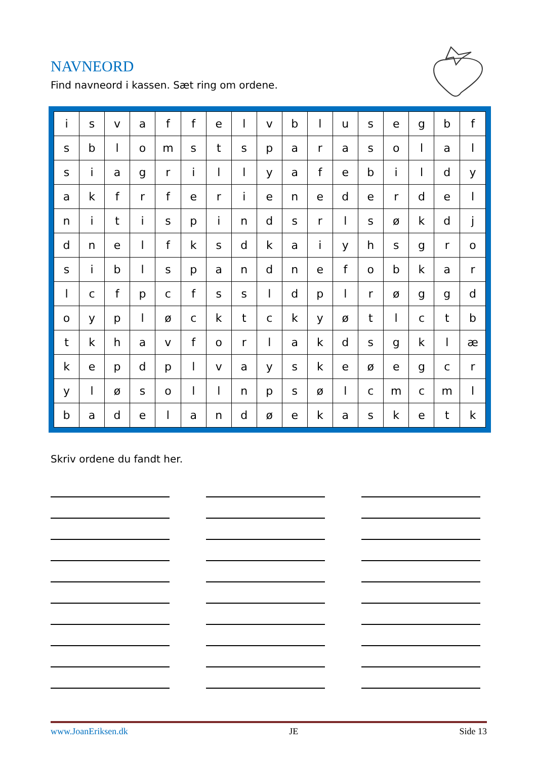NAVNEORD
Find navneord i kassen. Sæt ring om ordene.
| i | s | v | a | f | f | e | l | v | b | l | u | s | e | g | b | f |
| s | b | l | o | m | s | t | s | p | a | r | a | s | o | l | a | l |
| s | i | a | g | r | i | l | l | y | a | f | e | b | i | l | d | y |
| a | k | f | r | f | e | r | i | e | n | e | d | e | r | d | e | l |
| n | i | t | i | s | p | i | n | d | s | r | l | s | ø | k | d | j |
| d | n | e | l | f | k | s | d | k | a | i | y | h | s | g | r | o |
| s | i | b | l | s | p | a | n | d | n | e | f | o | b | k | a | r |
| l | c | f | p | c | f | s | s | l | d | p | l | r | ø | g | g | d |
| o | y | p | l | ø | c | k | t | c | k | y | ø | t | l | c | t | b |
| t | k | h | a | v | f | o | r | l | a | k | d | s | g | k | l | æ |
| k | e | p | d | p | l | v | a | y | s | k | e | ø | e | g | c | r |
| y | l | ø | s | o | l | l | n | p | s | ø | l | c | m | c | m | l |
| b | a | d | e | l | a | n | d | ø | e | k | a | s | k | e | t | k |
Skriv ordene du fandt her.
www.JoanEriksen.dk JE Side 13